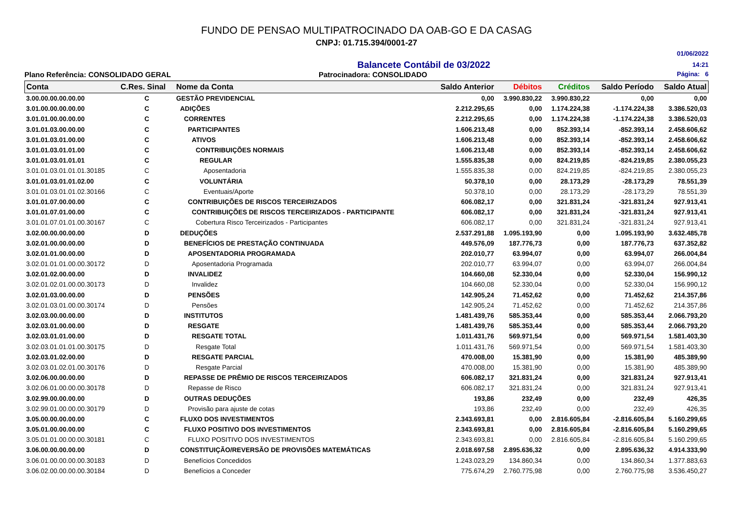FUNDO DE PENSAO MULTIPATROCINADO DA OAB-GO E DA CASAG
CNPJ: 01.715.394/0001-27
Balancete Contábil de 03/2022
01/06/2022
14:21
Plano Referência: CONSOLIDADO GERAL Patrocinadora: CONSOLIDADO Página: 6
| Conta | C.Res. Sinal | Nome da Conta | Saldo Anterior | Débitos | Créditos | Saldo Período | Saldo Atual |
| --- | --- | --- | --- | --- | --- | --- | --- |
| 3.00.00.00.00.00.00 | C | GESTÃO PREVIDENCIAL | 0,00 | 3.990.830,22 | 3.990.830,22 | 0,00 | 0,00 |
| 3.01.00.00.00.00.00 | C | ADIÇÕES | 2.212.295,65 | 0,00 | 1.174.224,38 | -1.174.224,38 | 3.386.520,03 |
| 3.01.01.00.00.00.00 | C | CORRENTES | 2.212.295,65 | 0,00 | 1.174.224,38 | -1.174.224,38 | 3.386.520,03 |
| 3.01.01.03.00.00.00 | C | PARTICIPANTES | 1.606.213,48 | 0,00 | 852.393,14 | -852.393,14 | 2.458.606,62 |
| 3.01.01.03.01.00.00 | C | ATIVOS | 1.606.213,48 | 0,00 | 852.393,14 | -852.393,14 | 2.458.606,62 |
| 3.01.01.03.01.01.00 | C | CONTRIBUIÇÕES NORMAIS | 1.606.213,48 | 0,00 | 852.393,14 | -852.393,14 | 2.458.606,62 |
| 3.01.01.03.01.01.01 | C | REGULAR | 1.555.835,38 | 0,00 | 824.219,85 | -824.219,85 | 2.380.055,23 |
| 3.01.01.03.01.01.01.30185 | C | Aposentadoria | 1.555.835,38 | 0,00 | 824.219,85 | -824.219,85 | 2.380.055,23 |
| 3.01.01.03.01.01.02.00 | C | VOLUNTÁRIA | 50.378,10 | 0,00 | 28.173,29 | -28.173,29 | 78.551,39 |
| 3.01.01.03.01.01.02.30166 | C | Eventuais/Aporte | 50.378,10 | 0,00 | 28.173,29 | -28.173,29 | 78.551,39 |
| 3.01.01.07.00.00.00 | C | CONTRIBUIÇÕES DE RISCOS TERCEIRIZADOS | 606.082,17 | 0,00 | 321.831,24 | -321.831,24 | 927.913,41 |
| 3.01.01.07.01.00.00 | C | CONTRIBUIÇÕES DE RISCOS TERCEIRIZADOS - PARTICIPANTE | 606.082,17 | 0,00 | 321.831,24 | -321.831,24 | 927.913,41 |
| 3.01.01.07.01.01.00.30167 | C | Cobertura Risco Terceirizados - Participantes | 606.082,17 | 0,00 | 321.831,24 | -321.831,24 | 927.913,41 |
| 3.02.00.00.00.00.00 | D | DEDUÇÕES | 2.537.291,88 | 1.095.193,90 | 0,00 | 1.095.193,90 | 3.632.485,78 |
| 3.02.01.00.00.00.00 | D | BENEFÍCIOS DE PRESTAÇÃO CONTINUADA | 449.576,09 | 187.776,73 | 0,00 | 187.776,73 | 637.352,82 |
| 3.02.01.01.00.00.00 | D | APOSENTADORIA PROGRAMADA | 202.010,77 | 63.994,07 | 0,00 | 63.994,07 | 266.004,84 |
| 3.02.01.01.01.00.00.30172 | D | Aposentadoria Programada | 202.010,77 | 63.994,07 | 0,00 | 63.994,07 | 266.004,84 |
| 3.02.01.02.00.00.00 | D | INVALIDEZ | 104.660,08 | 52.330,04 | 0,00 | 52.330,04 | 156.990,12 |
| 3.02.01.02.01.00.00.30173 | D | Invalidez | 104.660,08 | 52.330,04 | 0,00 | 52.330,04 | 156.990,12 |
| 3.02.01.03.00.00.00 | D | PENSÕES | 142.905,24 | 71.452,62 | 0,00 | 71.452,62 | 214.357,86 |
| 3.02.01.03.01.00.00.30174 | D | Pensões | 142.905,24 | 71.452,62 | 0,00 | 71.452,62 | 214.357,86 |
| 3.02.03.00.00.00.00 | D | INSTITUTOS | 1.481.439,76 | 585.353,44 | 0,00 | 585.353,44 | 2.066.793,20 |
| 3.02.03.01.00.00.00 | D | RESGATE | 1.481.439,76 | 585.353,44 | 0,00 | 585.353,44 | 2.066.793,20 |
| 3.02.03.01.01.00.00 | D | RESGATE TOTAL | 1.011.431,76 | 569.971,54 | 0,00 | 569.971,54 | 1.581.403,30 |
| 3.02.03.01.01.01.00.30175 | D | Resgate Total | 1.011.431,76 | 569.971,54 | 0,00 | 569.971,54 | 1.581.403,30 |
| 3.02.03.01.02.00.00 | D | RESGATE PARCIAL | 470.008,00 | 15.381,90 | 0,00 | 15.381,90 | 485.389,90 |
| 3.02.03.01.02.01.00.30176 | D | Resgate Parcial | 470.008,00 | 15.381,90 | 0,00 | 15.381,90 | 485.389,90 |
| 3.02.06.00.00.00.00 | D | REPASSE DE PRÊMIO DE RISCOS TERCEIRIZADOS | 606.082,17 | 321.831,24 | 0,00 | 321.831,24 | 927.913,41 |
| 3.02.06.01.00.00.00.30178 | D | Repasse de Risco | 606.082,17 | 321.831,24 | 0,00 | 321.831,24 | 927.913,41 |
| 3.02.99.00.00.00.00 | D | OUTRAS DEDUÇÕES | 193,86 | 232,49 | 0,00 | 232,49 | 426,35 |
| 3.02.99.01.00.00.00.30179 | D | Provisão para ajuste de cotas | 193,86 | 232,49 | 0,00 | 232,49 | 426,35 |
| 3.05.00.00.00.00.00 | C | FLUXO DOS INVESTIMENTOS | 2.343.693,81 | 0,00 | 2.816.605,84 | -2.816.605,84 | 5.160.299,65 |
| 3.05.01.00.00.00.00 | C | FLUXO POSITIVO DOS INVESTIMENTOS | 2.343.693,81 | 0,00 | 2.816.605,84 | -2.816.605,84 | 5.160.299,65 |
| 3.05.01.01.00.00.00.30181 | C | FLUXO POSITIVO DOS INVESTIMENTOS | 2.343.693,81 | 0,00 | 2.816.605,84 | -2.816.605,84 | 5.160.299,65 |
| 3.06.00.00.00.00.00 | D | CONSTITUIÇÃO/REVERSÃO DE PROVISÕES MATEMÁTICAS | 2.018.697,58 | 2.895.636,32 | 0,00 | 2.895.636,32 | 4.914.333,90 |
| 3.06.01.00.00.00.00.30183 | D | Benefícios Concedidos | 1.243.023,29 | 134.860,34 | 0,00 | 134.860,34 | 1.377.883,63 |
| 3.06.02.00.00.00.00.30184 | D | Benefícios a Conceder | 775.674,29 | 2.760.775,98 | 0,00 | 2.760.775,98 | 3.536.450,27 |